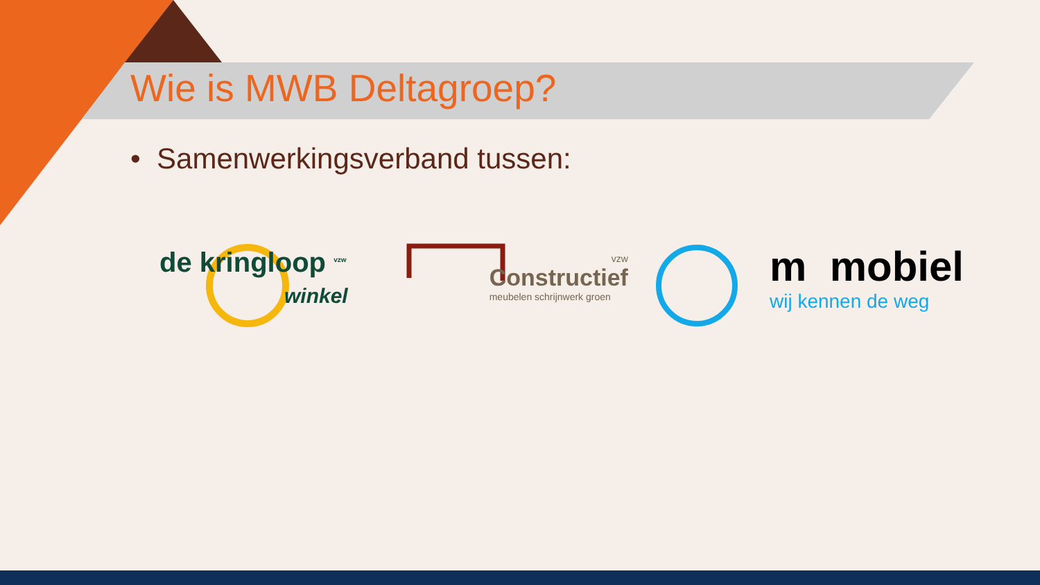Wie is MWB Deltagroep?
• Samenwerkingsverband tussen:
de kringloop <sup>vzw</sup>
winkel
vzw
Constructief
meubelen schrijnwerk groen
m mobiel
wij kennen de weg